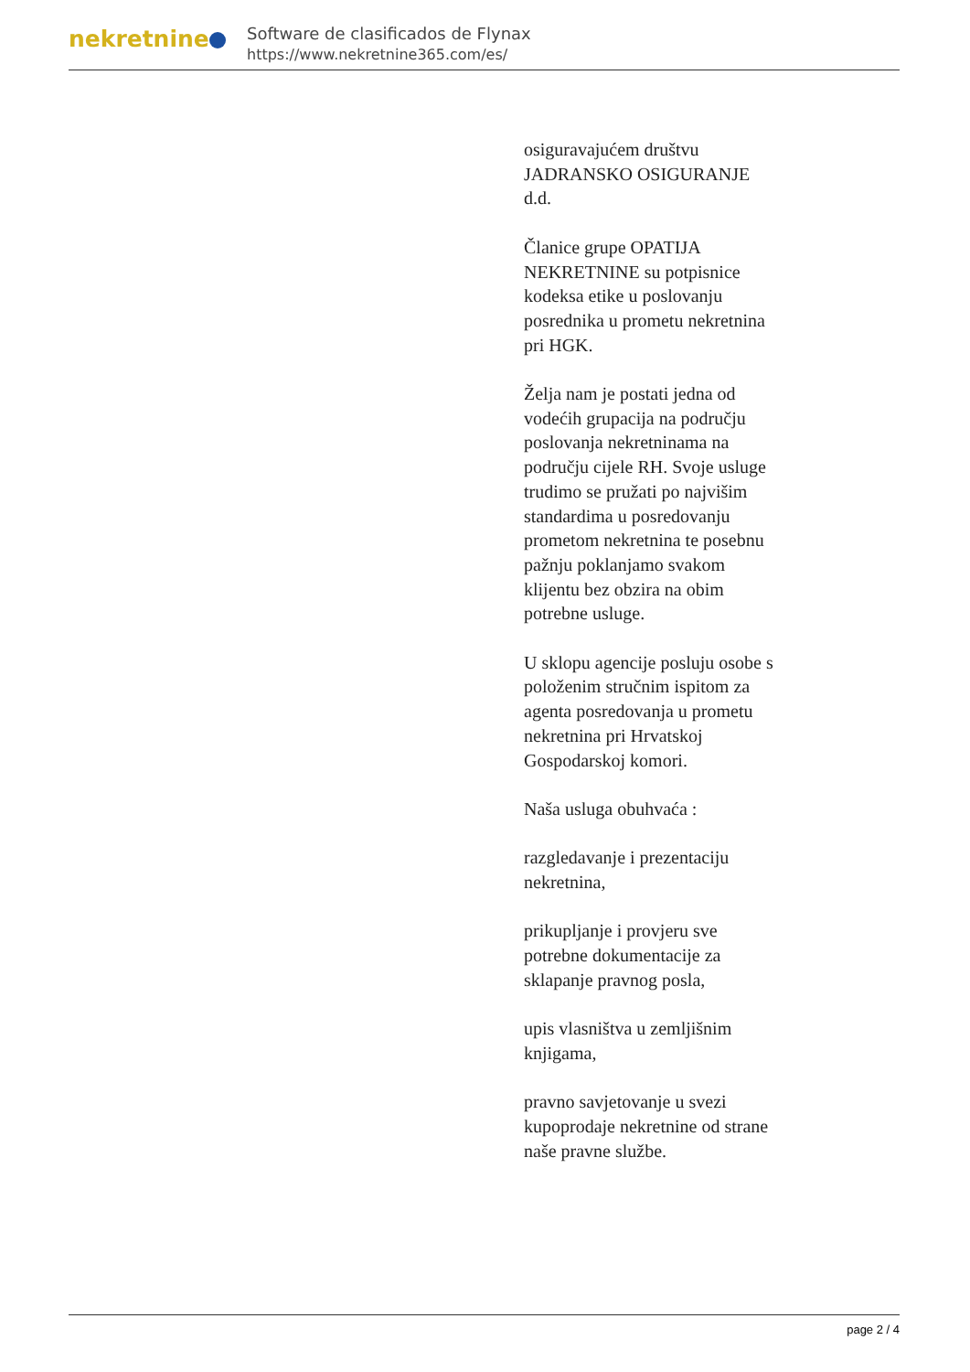nekretnine
Software de clasificados de Flynax
https://www.nekretnine365.com/es/
osiguravajućem društvu JADRANSKO OSIGURANJE d.d.
Članice grupe OPATIJA NEKRETNINE su potpisnice kodeksa etike u poslovanju posrednika u prometu nekretnina pri HGK.
Želja nam je postati jedna od vodećih grupacija na području poslovanja nekretninama na području cijele RH. Svoje usluge trudimo se pružati po najvišim standardima u posredovanju prometom nekretnina te posebnu pažnju poklanjamo svakom klijentu bez obzira na obim potrebne usluge.
U sklopu agencije posluju osobe s položenim stručnim ispitom za agenta posredovanja u prometu nekretnina pri Hrvatskoj Gospodarskoj komori.
Naša usluga obuhvaća :
razgledavanje i prezentaciju nekretnina,
prikupljanje i provjeru sve potrebne dokumentacije za sklapanje pravnog posla,
upis vlasništva u zemljišnim knjigama,
pravno savjetovanje u svezi kupoprodaje nekretnine od strane naše pravne službe.
page 2 / 4